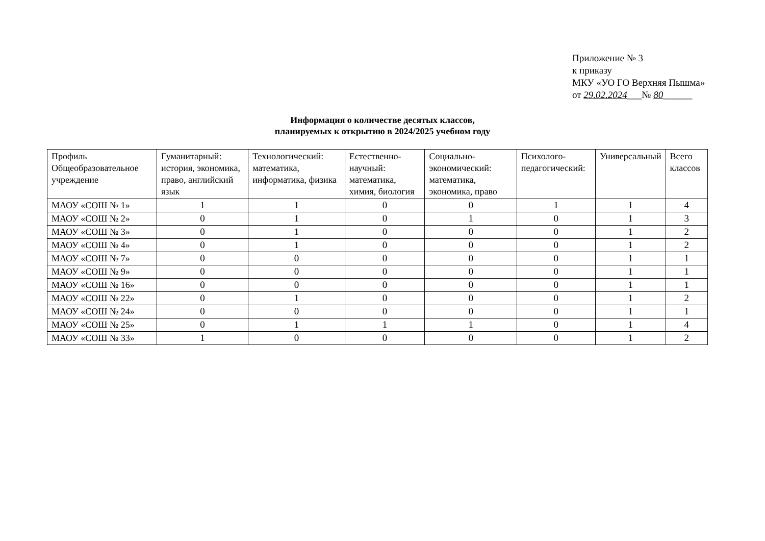Приложение № 3
к приказу
МКУ «УО ГО Верхняя Пышма»
от 29.02.2024___№ 80______
Информация о количестве десятых классов,
планируемых к открытию в 2024/2025 учебном году
| Профиль Общеобразовательное учреждение | Гуманитарный: история, экономика, право, английский язык | Технологический: математика, информатика, физика | Естественно-научный: математика, химия, биология | Социально-экономический: математика, экономика, право | Психолого-педагогический: | Универсальный | Всего классов |
| --- | --- | --- | --- | --- | --- | --- | --- |
| МАОУ «СОШ № 1» | 1 | 1 | 0 | 0 | 1 | 1 | 4 |
| МАОУ «СОШ № 2» | 0 | 1 | 0 | 1 | 0 | 1 | 3 |
| МАОУ «СОШ № 3» | 0 | 1 | 0 | 0 | 0 | 1 | 2 |
| МАОУ «СОШ № 4» | 0 | 1 | 0 | 0 | 0 | 1 | 2 |
| МАОУ «СОШ № 7» | 0 | 0 | 0 | 0 | 0 | 1 | 1 |
| МАОУ «СОШ № 9» | 0 | 0 | 0 | 0 | 0 | 1 | 1 |
| МАОУ «СОШ № 16» | 0 | 0 | 0 | 0 | 0 | 1 | 1 |
| МАОУ «СОШ № 22» | 0 | 1 | 0 | 0 | 0 | 1 | 2 |
| МАОУ «СОШ № 24» | 0 | 0 | 0 | 0 | 0 | 1 | 1 |
| МАОУ «СОШ № 25» | 0 | 1 | 1 | 1 | 0 | 1 | 4 |
| МАОУ «СОШ № 33» | 1 | 0 | 0 | 0 | 0 | 1 | 2 |